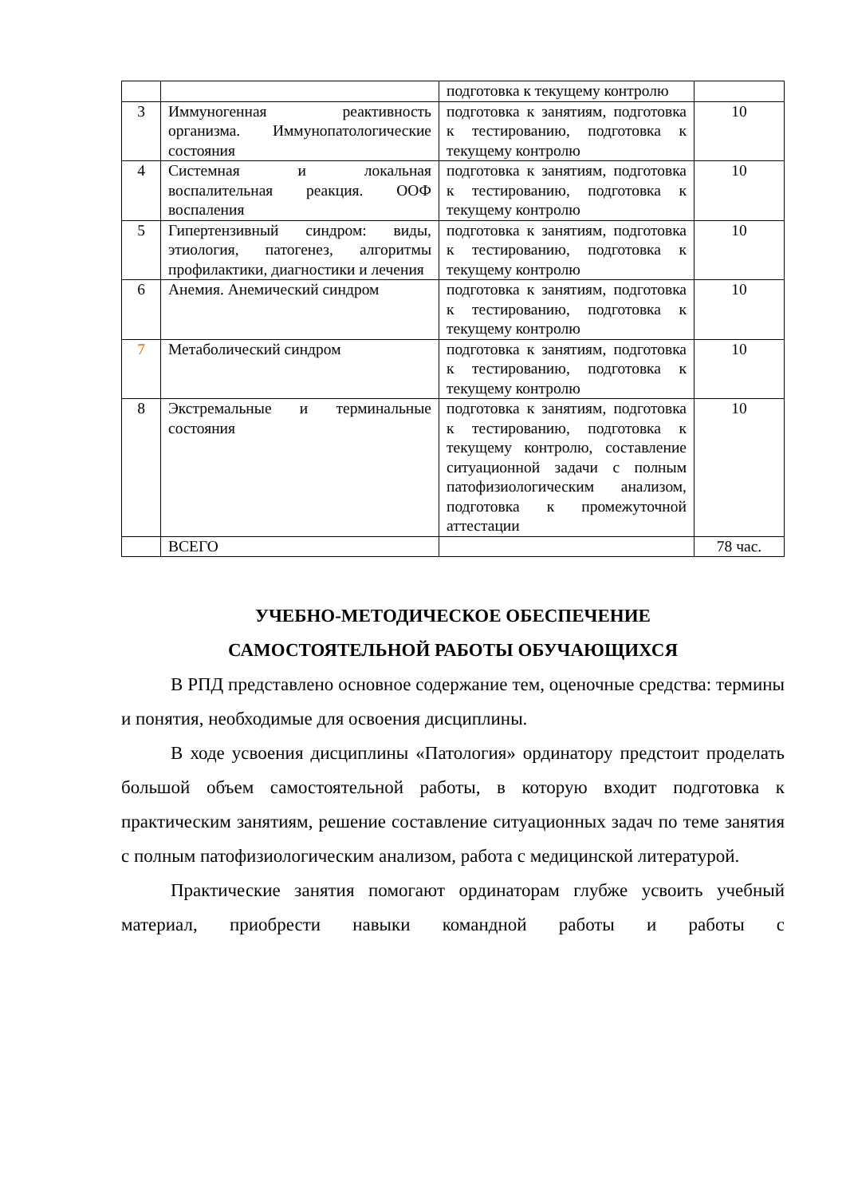| | | подготовка к текущему контролю | |
| 3 | Иммуногенная реактивность организма. Иммунопатологические состояния | подготовка к занятиям, подготовка к тестированию, подготовка к текущему контролю | 10 |
| 4 | Системная и локальная воспалительная реакция. ООФ воспаления | подготовка к занятиям, подготовка к тестированию, подготовка к текущему контролю | 10 |
| 5 | Гипертензивный синдром: виды, этиология, патогенез, алгоритмы профилактики, диагностики и лечения | подготовка к занятиям, подготовка к тестированию, подготовка к текущему контролю | 10 |
| 6 | Анемия. Анемический синдром | подготовка к занятиям, подготовка к тестированию, подготовка к текущему контролю | 10 |
| 7 | Метаболический синдром | подготовка к занятиям, подготовка к тестированию, подготовка к текущему контролю | 10 |
| 8 | Экстремальные и терминальные состояния | подготовка к занятиям, подготовка к тестированию, подготовка к текущему контролю, составление ситуационной задачи с полным патофизиологическим анализом, подготовка к промежуточной аттестации | 10 |
| | ВСЕГО | | 78 час. |
УЧЕБНО-МЕТОДИЧЕСКОЕ ОБЕСПЕЧЕНИЕ
САМОСТОЯТЕЛЬНОЙ РАБОТЫ ОБУЧАЮЩИХСЯ
В РПД представлено основное содержание тем, оценочные средства: термины и понятия, необходимые для освоения дисциплины.
В ходе усвоения дисциплины «Патология» ординатору предстоит проделать большой объем самостоятельной работы, в которую входит подготовка к практическим занятиям, решение составление ситуационных задач по теме занятия с полным патофизиологическим анализом, работа с медицинской литературой.
Практические занятия помогают ординаторам глубже усвоить учебный материал, приобрести навыки командной работы и работы с